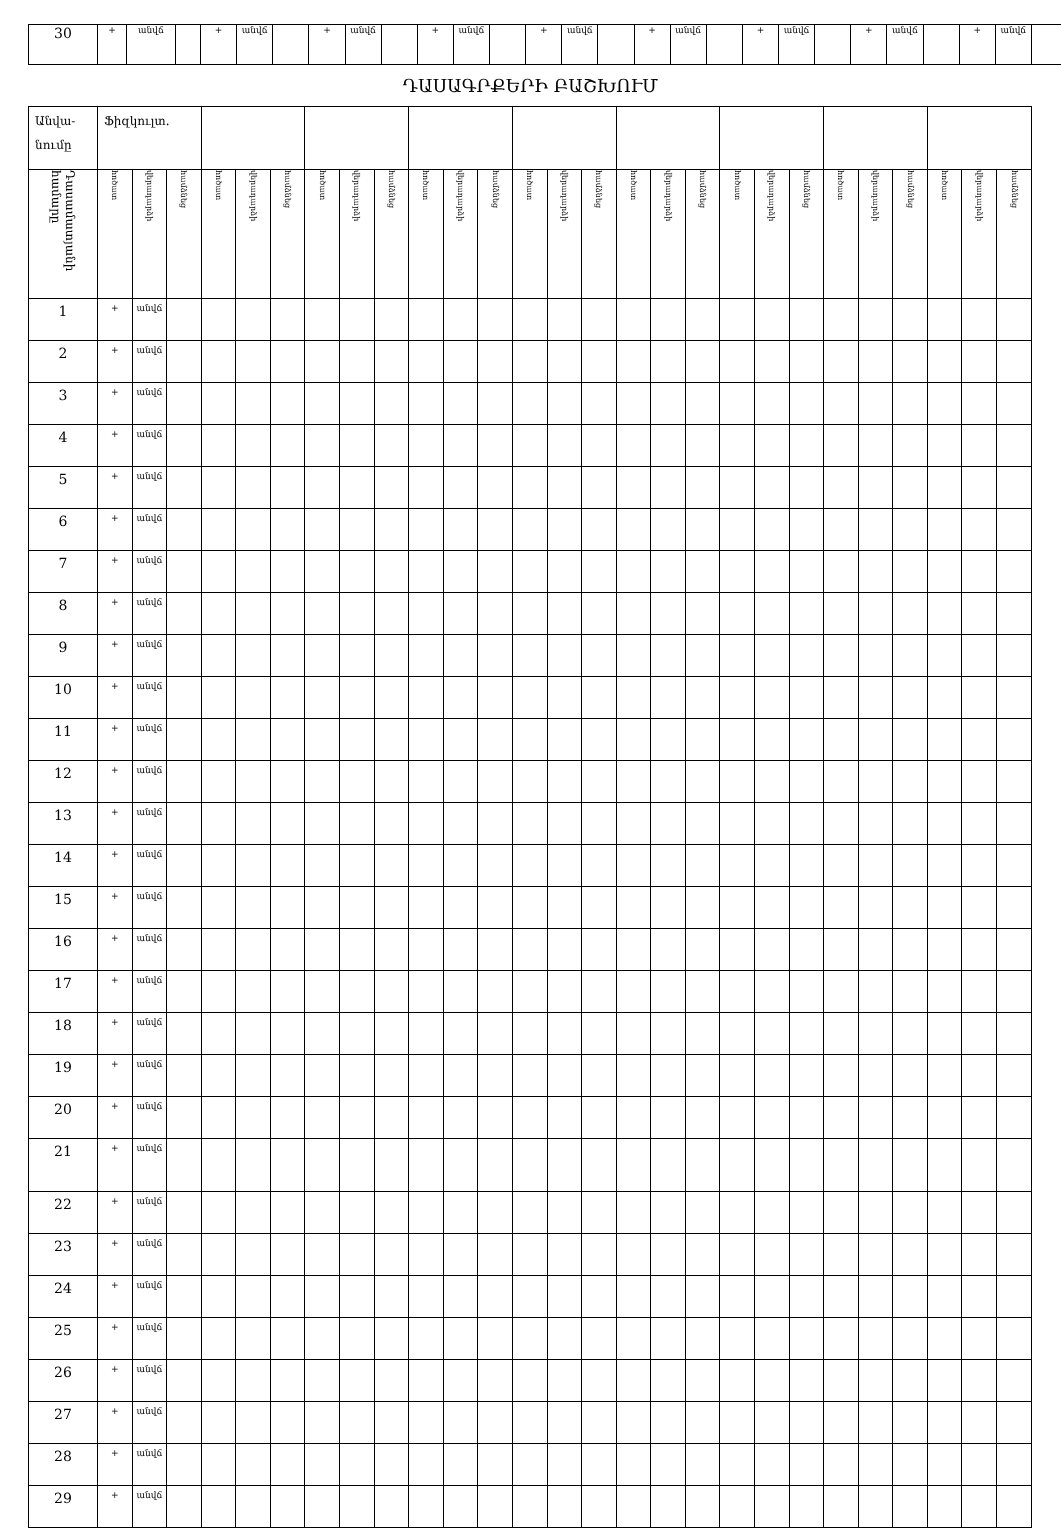| 30 | + | անվճ | | + | անվճ | | + | անվճ | | + | անվճ | | + | անվճ | | + | անվճ | | + | անվճ | | + | անվճ | | + | անվճ | |
ԴԱՍԱԳՐՔԵՐԻ ԲԱՇԽՈՒՄ
| Անվա- նումը | Ֆիզկուլտ. | | | | | | | | | | | | | | | | | | | | | | | | | | |
| Դասամատյանի համարը | հոծատ | վերադարձի | համձնեց | հոծատ | վերադարձի | համձնեց | հոծատ | վերադարձի | համձնեց | հոծատ | վերադարձի | համձնեց | հոծատ | վերադարձի | համձնեց | հոծատ | վերադարձի | համձնեց | հոծատ | վերադարձի | համձնեց | հոծատ | վերադարձի | համձնեց | հոծատ | վերադարձի | համձնեց |
| 1 | + | անվճ | | | | | | | | | | | | | | | | | | | | | | | | | |
| 2 | + | անվճ | | | | | | | | | | | | | | | | | | | | | | | | | |
| 3 | + | անվճ | | | | | | | | | | | | | | | | | | | | | | | | | |
| 4 | + | անվճ | | | | | | | | | | | | | | | | | | | | | | | | | |
| 5 | + | անվճ | | | | | | | | | | | | | | | | | | | | | | | | | |
| 6 | + | անվճ | | | | | | | | | | | | | | | | | | | | | | | | | |
| 7 | + | անվճ | | | | | | | | | | | | | | | | | | | | | | | | | |
| 8 | + | անվճ | | | | | | | | | | | | | | | | | | | | | | | | | |
| 9 | + | անվճ | | | | | | | | | | | | | | | | | | | | | | | | | |
| 10 | + | անվճ | | | | | | | | | | | | | | | | | | | | | | | | | |
| 11 | + | անվճ | | | | | | | | | | | | | | | | | | | | | | | | | |
| 12 | + | անվճ | | | | | | | | | | | | | | | | | | | | | | | | | |
| 13 | + | անվճ | | | | | | | | | | | | | | | | | | | | | | | | | |
| 14 | + | անվճ | | | | | | | | | | | | | | | | | | | | | | | | | |
| 15 | + | անվճ | | | | | | | | | | | | | | | | | | | | | | | | | |
| 16 | + | անվճ | | | | | | | | | | | | | | | | | | | | | | | | | |
| 17 | + | անվճ | | | | | | | | | | | | | | | | | | | | | | | | | |
| 18 | + | անվճ | | | | | | | | | | | | | | | | | | | | | | | | | |
| 19 | + | անվճ | | | | | | | | | | | | | | | | | | | | | | | | | |
| 20 | + | անվճ | | | | | | | | | | | | | | | | | | | | | | | | | |
| 21 | + | անվճ | | | | | | | | | | | | | | | | | | | | | | | | | |
| 22 | + | անվճ | | | | | | | | | | | | | | | | | | | | | | | | | |
| 23 | + | անվճ | | | | | | | | | | | | | | | | | | | | | | | | | |
| 24 | + | անվճ | | | | | | | | | | | | | | | | | | | | | | | | | |
| 25 | + | անվճ | | | | | | | | | | | | | | | | | | | | | | | | | |
| 26 | + | անվճ | | | | | | | | | | | | | | | | | | | | | | | | | |
| 27 | + | անվճ | | | | | | | | | | | | | | | | | | | | | | | | | |
| 28 | + | անվճ | | | | | | | | | | | | | | | | | | | | | | | | | |
| 29 | + | անվճ | | | | | | | | | | | | | | | | | | | | | | | | | |